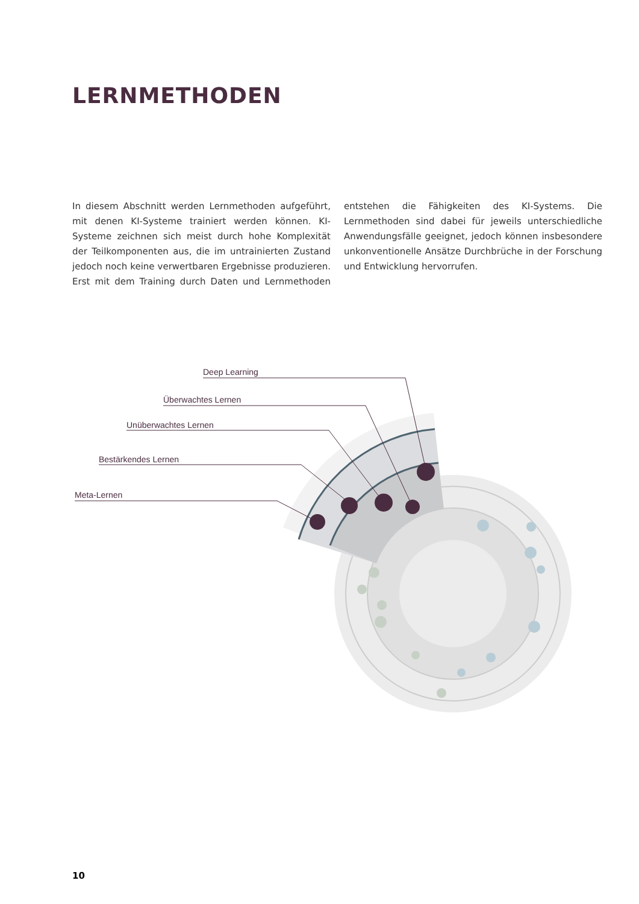LERNMETHODEN
In diesem Abschnitt werden Lernmethoden aufgeführt, mit denen KI-Systeme trainiert werden können. KI-Systeme zeichnen sich meist durch hohe Komplexität der Teilkomponenten aus, die im untrainierten Zustand jedoch noch keine verwertbaren Ergebnisse produzieren. Erst mit dem Training durch Daten und Lernmethoden entstehen die Fähigkeiten des KI-Systems. Die Lernmethoden sind dabei für jeweils unterschiedliche Anwendungsfälle geeignet, jedoch können insbesondere unkonventionelle Ansätze Durchbrüche in der Forschung und Entwicklung hervorrufen.
Deep Learning
Überwachtes Lernen
Unüberwachtes Lernen
Bestärkendes Lernen
Meta-Lernen
10